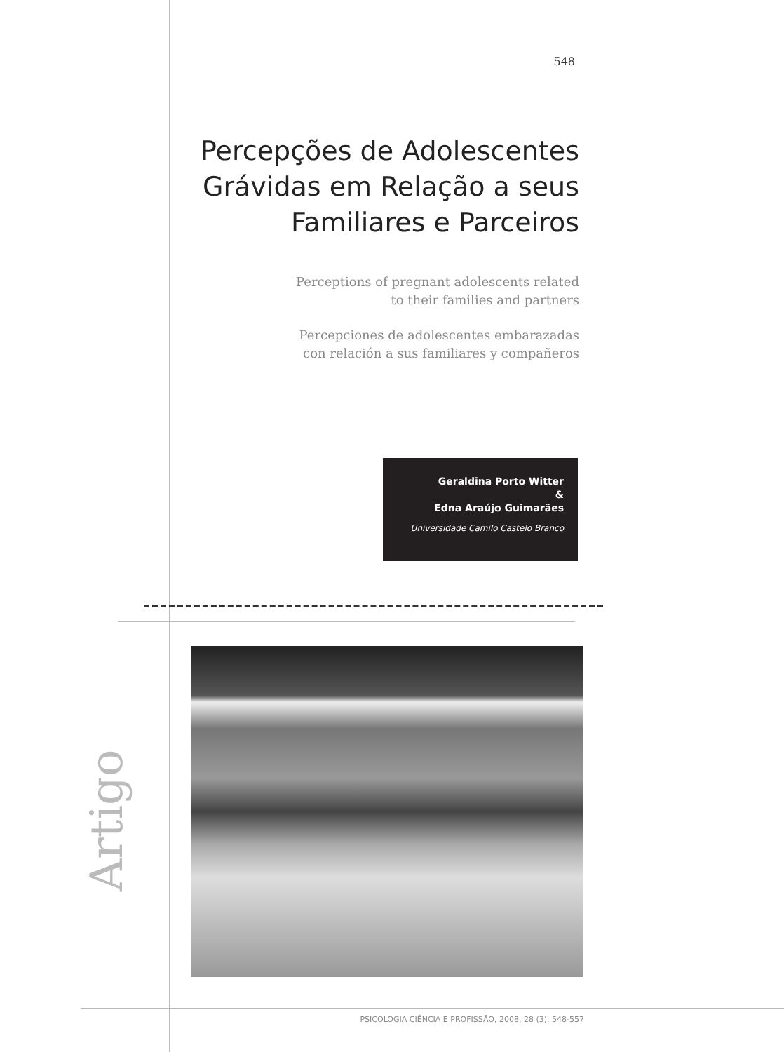548
Percepções de Adolescentes Grávidas em Relação a seus Familiares e Parceiros
Perceptions of pregnant adolescents related
to their families and partners
Percepciones de adolescentes embarazadas
con relación a sus familiares y compañeros
Geraldina Porto Witter
&
Edna Araújo Guimarães
Universidade Camilo Castelo Branco
Artigo
PSICOLOGIA CIÊNCIA E PROFISSÃO, 2008, 28 (3), 548-557